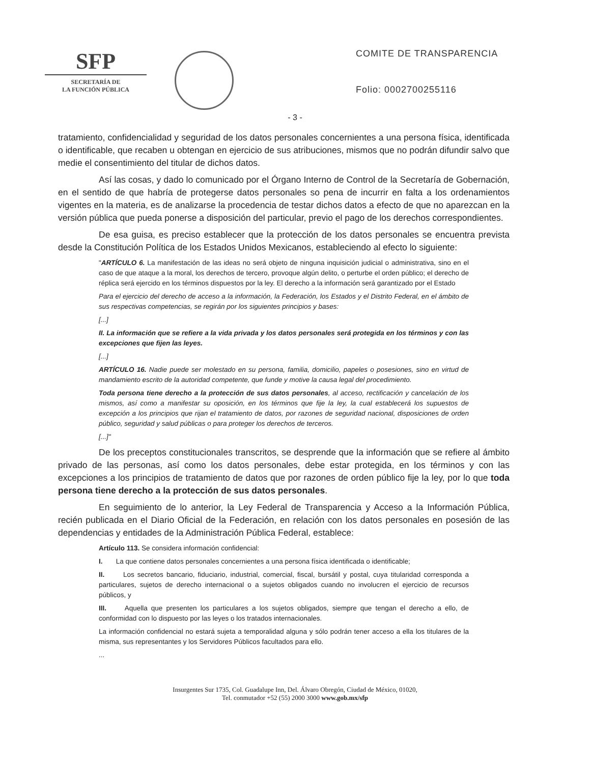SFP
SECRETARÍA DE
LA FUNCIÓN PÚBLICA
COMITE DE TRANSPARENCIA
Folio: 0002700255116
- 3 -
tratamiento, confidencialidad y seguridad de los datos personales concernientes a una persona física, identificada o identificable, que recaben u obtengan en ejercicio de sus atribuciones, mismos que no podrán difundir salvo que medie el consentimiento del titular de dichos datos.
Así las cosas, y dado lo comunicado por el Órgano Interno de Control de la Secretaría de Gobernación, en el sentido de que habría de protegerse datos personales so pena de incurrir en falta a los ordenamientos vigentes en la materia, es de analizarse la procedencia de testar dichos datos a efecto de que no aparezcan en la versión pública que pueda ponerse a disposición del particular, previo el pago de los derechos correspondientes.
De esa guisa, es preciso establecer que la protección de los datos personales se encuentra prevista desde la Constitución Política de los Estados Unidos Mexicanos, estableciendo al efecto lo siguiente:
"ARTÍCULO 6. La manifestación de las ideas no será objeto de ninguna inquisición judicial o administrativa, sino en el caso de que ataque a la moral, los derechos de tercero, provoque algún delito, o perturbe el orden público; el derecho de réplica será ejercido en los términos dispuestos por la ley. El derecho a la información será garantizado por el Estado
Para el ejercicio del derecho de acceso a la información, la Federación, los Estados y el Distrito Federal, en el ámbito de sus respectivas competencias, se regirán por los siguientes principios y bases:
[...]
II. La información que se refiere a la vida privada y los datos personales será protegida en los términos y con las excepciones que fijen las leyes.
[...]
ARTÍCULO 16. Nadie puede ser molestado en su persona, familia, domicilio, papeles o posesiones, sino en virtud de mandamiento escrito de la autoridad competente, que funde y motive la causa legal del procedimiento.
Toda persona tiene derecho a la protección de sus datos personales, al acceso, rectificación y cancelación de los mismos, así como a manifestar su oposición, en los términos que fije la ley, la cual establecerá los supuestos de excepción a los principios que rijan el tratamiento de datos, por razones de seguridad nacional, disposiciones de orden público, seguridad y salud públicas o para proteger los derechos de terceros.
[...]"
De los preceptos constitucionales transcritos, se desprende que la información que se refiere al ámbito privado de las personas, así como los datos personales, debe estar protegida, en los términos y con las excepciones a los principios de tratamiento de datos que por razones de orden público fije la ley, por lo que toda persona tiene derecho a la protección de sus datos personales.
En seguimiento de lo anterior, la Ley Federal de Transparencia y Acceso a la Información Pública, recién publicada en el Diario Oficial de la Federación, en relación con los datos personales en posesión de las dependencias y entidades de la Administración Pública Federal, establece:
Artículo 113. Se considera información confidencial:
I. La que contiene datos personales concernientes a una persona física identificada o identificable;
II. Los secretos bancario, fiduciario, industrial, comercial, fiscal, bursátil y postal, cuya titularidad corresponda a particulares, sujetos de derecho internacional o a sujetos obligados cuando no involucren el ejercicio de recursos públicos, y
III. Aquella que presenten los particulares a los sujetos obligados, siempre que tengan el derecho a ello, de conformidad con lo dispuesto por las leyes o los tratados internacionales.
La información confidencial no estará sujeta a temporalidad alguna y sólo podrán tener acceso a ella los titulares de la misma, sus representantes y los Servidores Públicos facultados para ello.
...
Insurgentes Sur 1735, Col. Guadalupe Inn, Del. Álvaro Obregón, Ciudad de México, 01020,
Tel. conmutador +52 (55) 2000 3000 www.gob.mx/sfp